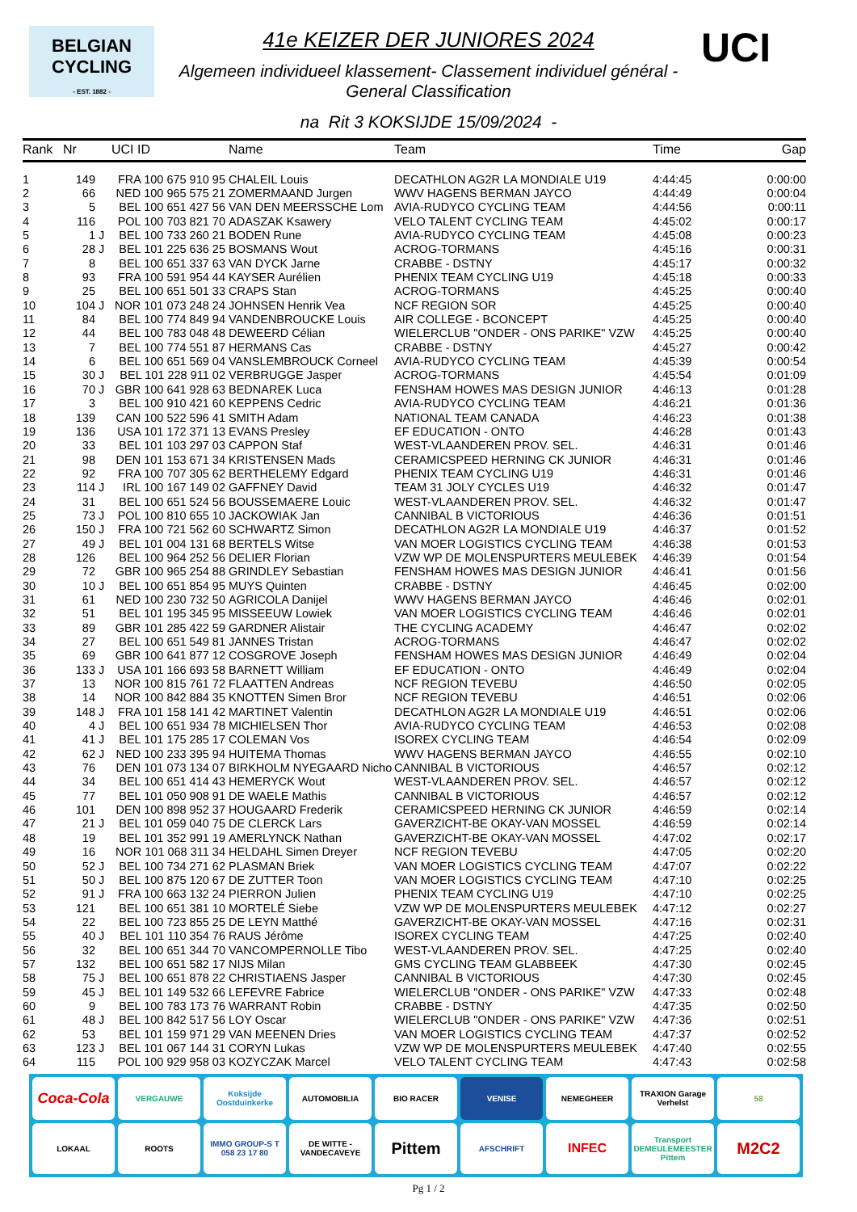BELGIAN
CYCLING
- EST. 1882 -
UCI
41e KEIZER DER JUNIORES 2024
Algemeen individueel klassement- Classement individuel général - General Classification
na Rit 3 KOKSIJDE 15/09/2024 -
| Rank | Nr | | UCI ID | Name | Team | Time | Gap |
| --- | --- | --- | --- | --- | --- | --- | --- |
| 1 | 149 | | FRA 100 675 910 95 | CHALEIL Louis | DECATHLON AG2R LA MONDIALE U19 | 4:44:45 | 0:00:00 |
| 2 | 66 | | NED 100 965 575 21 | ZOMERMAAND Jurgen | WWV HAGENS BERMAN JAYCO | 4:44:49 | 0:00:04 |
| 3 | 5 | | BEL 100 651 427 56 | VAN DEN MEERSSCHE Lom | AVIA-RUDYCO CYCLING TEAM | 4:44:56 | 0:00:11 |
| 4 | 116 | | POL 100 703 821 70 | ADASZAK Ksawery | VELO TALENT CYCLING TEAM | 4:45:02 | 0:00:17 |
| 5 | 1 | J | BEL 100 733 260 21 | BODEN Rune | AVIA-RUDYCO CYCLING TEAM | 4:45:08 | 0:00:23 |
| 6 | 28 | J | BEL 101 225 636 25 | BOSMANS Wout | ACROG-TORMANS | 4:45:16 | 0:00:31 |
| 7 | 8 | | BEL 100 651 337 63 | VAN DYCK Jarne | CRABBE - DSTNY | 4:45:17 | 0:00:32 |
| 8 | 93 | | FRA 100 591 954 44 | KAYSER Aurélien | PHENIX TEAM CYCLING U19 | 4:45:18 | 0:00:33 |
| 9 | 25 | | BEL 100 651 501 33 | CRAPS Stan | ACROG-TORMANS | 4:45:25 | 0:00:40 |
| 10 | 104 | J | NOR 101 073 248 24 | JOHNSEN Henrik Vea | NCF REGION SOR | 4:45:25 | 0:00:40 |
| 11 | 84 | | BEL 100 774 849 94 | VANDENBROUCKE Louis | AIR COLLEGE - BCONCEPT | 4:45:25 | 0:00:40 |
| 12 | 44 | | BEL 100 783 048 48 | DEWEERD Célian | WIELERCLUB "ONDER - ONS PARIKE" VZW | 4:45:25 | 0:00:40 |
| 13 | 7 | | BEL 100 774 551 87 | HERMANS Cas | CRABBE - DSTNY | 4:45:27 | 0:00:42 |
| 14 | 6 | | BEL 100 651 569 04 | VANSLEMBROUCK Corneel | AVIA-RUDYCO CYCLING TEAM | 4:45:39 | 0:00:54 |
| 15 | 30 | J | BEL 101 228 911 02 | VERBRUGGE Jasper | ACROG-TORMANS | 4:45:54 | 0:01:09 |
| 16 | 70 | J | GBR 100 641 928 63 | BEDNAREK Luca | FENSHAM HOWES MAS DESIGN JUNIOR | 4:46:13 | 0:01:28 |
| 17 | 3 | | BEL 100 910 421 60 | KEPPENS Cedric | AVIA-RUDYCO CYCLING TEAM | 4:46:21 | 0:01:36 |
| 18 | 139 | | CAN 100 522 596 41 | SMITH Adam | NATIONAL TEAM CANADA | 4:46:23 | 0:01:38 |
| 19 | 136 | | USA 101 172 371 13 | EVANS Presley | EF EDUCATION - ONTO | 4:46:28 | 0:01:43 |
| 20 | 33 | | BEL 101 103 297 03 | CAPPON Staf | WEST-VLAANDEREN PROV. SEL. | 4:46:31 | 0:01:46 |
| 21 | 98 | | DEN 101 153 671 34 | KRISTENSEN Mads | CERAMICSPEED HERNING CK JUNIOR | 4:46:31 | 0:01:46 |
| 22 | 92 | | FRA 100 707 305 62 | BERTHELEMY Edgard | PHENIX TEAM CYCLING U19 | 4:46:31 | 0:01:46 |
| 23 | 114 | J | IRL 100 167 149 02 | GAFFNEY David | TEAM 31 JOLY CYCLES U19 | 4:46:32 | 0:01:47 |
| 24 | 31 | | BEL 100 651 524 56 | BOUSSEMAERE Louic | WEST-VLAANDEREN PROV. SEL. | 4:46:32 | 0:01:47 |
| 25 | 73 | J | POL 100 810 655 10 | JACKOWIAK Jan | CANNIBAL B VICTORIOUS | 4:46:36 | 0:01:51 |
| 26 | 150 | J | FRA 100 721 562 60 | SCHWARTZ Simon | DECATHLON AG2R LA MONDIALE U19 | 4:46:37 | 0:01:52 |
| 27 | 49 | J | BEL 101 004 131 68 | BERTELS Witse | VAN MOER LOGISTICS CYCLING TEAM | 4:46:38 | 0:01:53 |
| 28 | 126 | | BEL 100 964 252 56 | DELIER Florian | VZW WP DE MOLENSPURTERS MEULEBEK | 4:46:39 | 0:01:54 |
| 29 | 72 | | GBR 100 965 254 88 | GRINDLEY Sebastian | FENSHAM HOWES MAS DESIGN JUNIOR | 4:46:41 | 0:01:56 |
| 30 | 10 | J | BEL 100 651 854 95 | MUYS Quinten | CRABBE - DSTNY | 4:46:45 | 0:02:00 |
| 31 | 61 | | NED 100 230 732 50 | AGRICOLA Danijel | WWV HAGENS BERMAN JAYCO | 4:46:46 | 0:02:01 |
| 32 | 51 | | BEL 101 195 345 95 | MISSEEUW Lowiek | VAN MOER LOGISTICS CYCLING TEAM | 4:46:46 | 0:02:01 |
| 33 | 89 | | GBR 101 285 422 59 | GARDNER Alistair | THE CYCLING ACADEMY | 4:46:47 | 0:02:02 |
| 34 | 27 | | BEL 100 651 549 81 | JANNES Tristan | ACROG-TORMANS | 4:46:47 | 0:02:02 |
| 35 | 69 | | GBR 100 641 877 12 | COSGROVE Joseph | FENSHAM HOWES MAS DESIGN JUNIOR | 4:46:49 | 0:02:04 |
| 36 | 133 | J | USA 101 166 693 58 | BARNETT William | EF EDUCATION - ONTO | 4:46:49 | 0:02:04 |
| 37 | 13 | | NOR 100 815 761 72 | FLAATTEN Andreas | NCF REGION TEVEBU | 4:46:50 | 0:02:05 |
| 38 | 14 | | NOR 100 842 884 35 | KNOTTEN Simen Bror | NCF REGION TEVEBU | 4:46:51 | 0:02:06 |
| 39 | 148 | J | FRA 101 158 141 42 | MARTINET Valentin | DECATHLON AG2R LA MONDIALE U19 | 4:46:51 | 0:02:06 |
| 40 | 4 | J | BEL 100 651 934 78 | MICHIELSEN Thor | AVIA-RUDYCO CYCLING TEAM | 4:46:53 | 0:02:08 |
| 41 | 41 | J | BEL 101 175 285 17 | COLEMAN Vos | ISOREX CYCLING TEAM | 4:46:54 | 0:02:09 |
| 42 | 62 | J | NED 100 233 395 94 | HUITEMA Thomas | WWV HAGENS BERMAN JAYCO | 4:46:55 | 0:02:10 |
| 43 | 76 | | DEN 101 073 134 07 | BIRKHOLM NYEGAARD Nicho | CANNIBAL B VICTORIOUS | 4:46:57 | 0:02:12 |
| 44 | 34 | | BEL 100 651 414 43 | HEMERYCK Wout | WEST-VLAANDEREN PROV. SEL. | 4:46:57 | 0:02:12 |
| 45 | 77 | | BEL 101 050 908 91 | DE WAELE Mathis | CANNIBAL B VICTORIOUS | 4:46:57 | 0:02:12 |
| 46 | 101 | | DEN 100 898 952 37 | HOUGAARD Frederik | CERAMICSPEED HERNING CK JUNIOR | 4:46:59 | 0:02:14 |
| 47 | 21 | J | BEL 101 059 040 75 | DE CLERCK Lars | GAVERZICHT-BE OKAY-VAN MOSSEL | 4:46:59 | 0:02:14 |
| 48 | 19 | | BEL 101 352 991 19 | AMERLYNCK Nathan | GAVERZICHT-BE OKAY-VAN MOSSEL | 4:47:02 | 0:02:17 |
| 49 | 16 | | NOR 101 068 311 34 | HELDAHL Simen Dreyer | NCF REGION TEVEBU | 4:47:05 | 0:02:20 |
| 50 | 52 | J | BEL 100 734 271 62 | PLASMAN Briek | VAN MOER LOGISTICS CYCLING TEAM | 4:47:07 | 0:02:22 |
| 51 | 50 | J | BEL 100 875 120 67 | DE ZUTTER Toon | VAN MOER LOGISTICS CYCLING TEAM | 4:47:10 | 0:02:25 |
| 52 | 91 | J | FRA 100 663 132 24 | PIERRON Julien | PHENIX TEAM CYCLING U19 | 4:47:10 | 0:02:25 |
| 53 | 121 | | BEL 100 651 381 10 | MORTELÉ Siebe | VZW WP DE MOLENSPURTERS MEULEBEK | 4:47:12 | 0:02:27 |
| 54 | 22 | | BEL 100 723 855 25 | DE LEYN Matthé | GAVERZICHT-BE OKAY-VAN MOSSEL | 4:47:16 | 0:02:31 |
| 55 | 40 | J | BEL 101 110 354 76 | RAUS Jérôme | ISOREX CYCLING TEAM | 4:47:25 | 0:02:40 |
| 56 | 32 | | BEL 100 651 344 70 | VANCOMPERNOLLE Tibo | WEST-VLAANDEREN PROV. SEL. | 4:47:25 | 0:02:40 |
| 57 | 132 | | BEL 100 651 582 17 | NIJS Milan | GMS CYCLING TEAM GLABBEEK | 4:47:30 | 0:02:45 |
| 58 | 75 | J | BEL 100 651 878 22 | CHRISTIAENS Jasper | CANNIBAL B VICTORIOUS | 4:47:30 | 0:02:45 |
| 59 | 45 | J | BEL 101 149 532 66 | LEFEVRE Fabrice | WIELERCLUB "ONDER - ONS PARIKE" VZW | 4:47:33 | 0:02:48 |
| 60 | 9 | | BEL 100 783 173 76 | WARRANT Robin | CRABBE - DSTNY | 4:47:35 | 0:02:50 |
| 61 | 48 | J | BEL 100 842 517 56 | LOY Oscar | WIELERCLUB "ONDER - ONS PARIKE" VZW | 4:47:36 | 0:02:51 |
| 62 | 53 | | BEL 101 159 971 29 | VAN MEENEN Dries | VAN MOER LOGISTICS CYCLING TEAM | 4:47:37 | 0:02:52 |
| 63 | 123 | J | BEL 101 067 144 31 | CORYN Lukas | VZW WP DE MOLENSPURTERS MEULEBEK | 4:47:40 | 0:02:55 |
| 64 | 115 | | POL 100 929 958 03 | KOZYCZAK Marcel | VELO TALENT CYCLING TEAM | 4:47:43 | 0:02:58 |
Coca-Cola
VERGAUWE
Koksijde Oostduinkerke
AUTOMOBILIA
BIO RACER
VENISE
NEMEGHEER
TRAXION Garage Verhelst
58
LOKAAL
ROOTS
IMMO GROUP-S T 058 23 17 80
DE WITTE - VANDECAVEYE
Pittem
AFSCHRIFT
INFEC
Transport DEMEULEMEESTER Pittem
M2C2
Pg 1 / 2